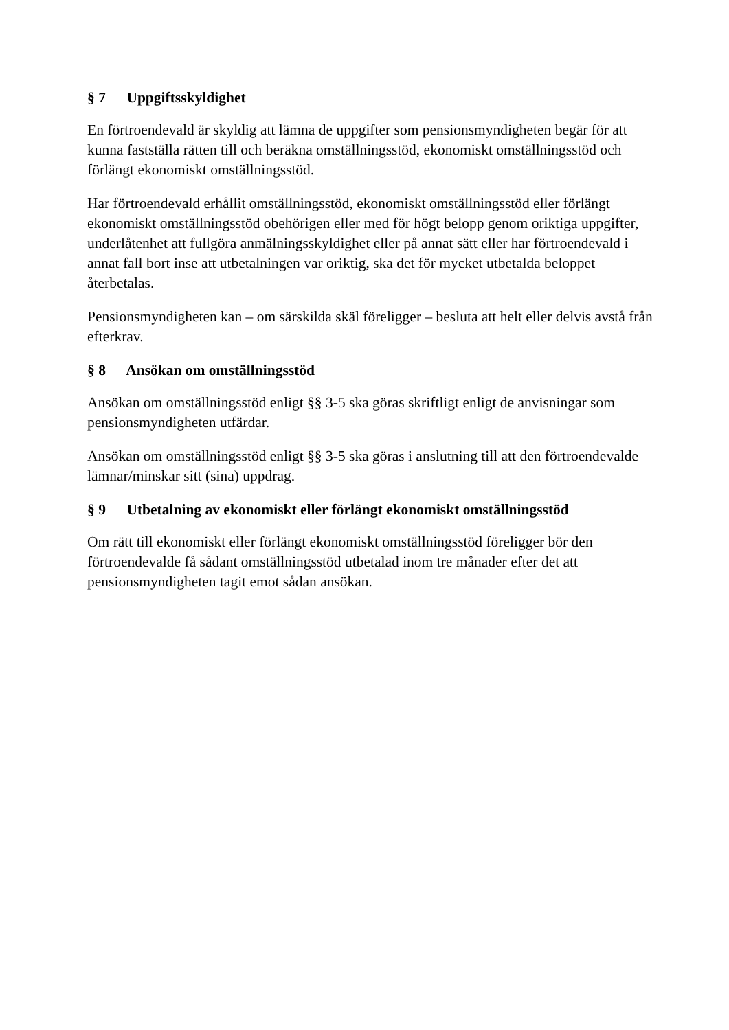§ 7 Uppgiftsskyldighet
En förtroendevald är skyldig att lämna de uppgifter som pensionsmyndigheten begär för att kunna fastställa rätten till och beräkna omställningsstöd, ekonomiskt omställningsstöd och förlängt ekonomiskt omställningsstöd.
Har förtroendevald erhållit omställningsstöd, ekonomiskt omställningsstöd eller förlängt ekonomiskt omställningsstöd obehörigen eller med för högt belopp genom oriktiga uppgifter, underlåtenhet att fullgöra anmälningsskyldighet eller på annat sätt eller har förtroendevald i annat fall bort inse att utbetalningen var oriktig, ska det för mycket utbetalda beloppet återbetalas.
Pensionsmyndigheten kan – om särskilda skäl föreligger – besluta att helt eller delvis avstå från efterkrav.
§ 8 Ansökan om omställningsstöd
Ansökan om omställningsstöd enligt §§ 3-5 ska göras skriftligt enligt de anvisningar som pensionsmyndigheten utfärdar.
Ansökan om omställningsstöd enligt §§ 3-5 ska göras i anslutning till att den förtroendevalde lämnar/minskar sitt (sina) uppdrag.
§ 9 Utbetalning av ekonomiskt eller förlängt ekonomiskt omställningsstöd
Om rätt till ekonomiskt eller förlängt ekonomiskt omställningsstöd föreligger bör den förtroendevalde få sådant omställningsstöd utbetalad inom tre månader efter det att pensionsmyndigheten tagit emot sådan ansökan.